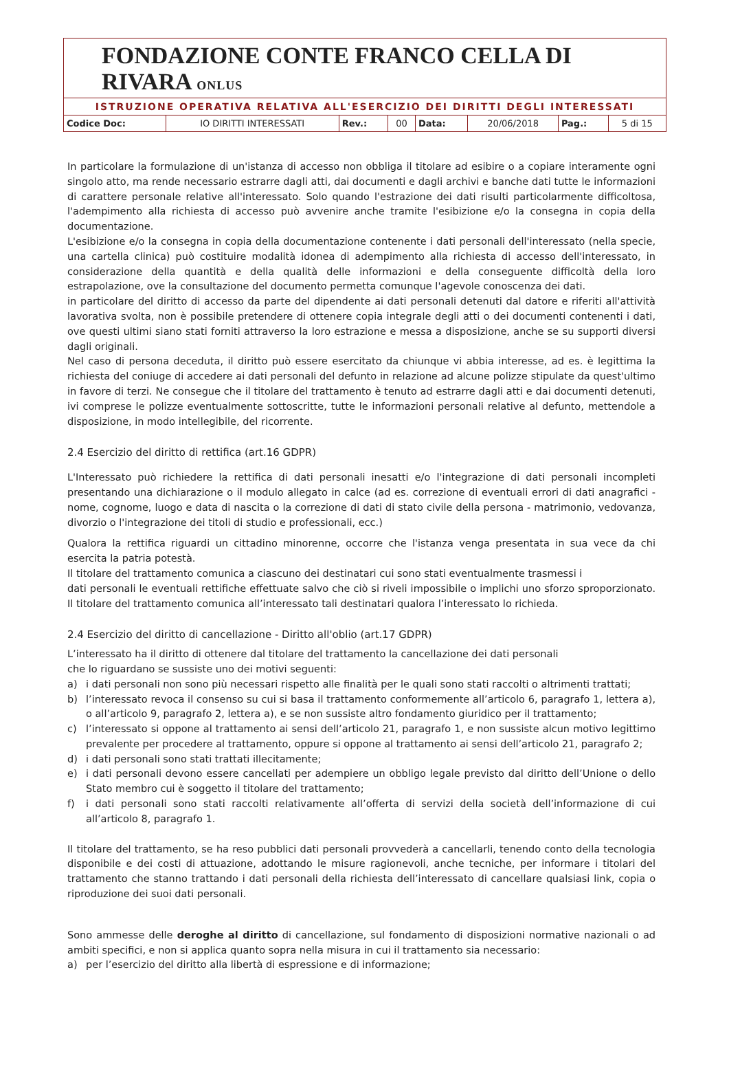FONDAZIONE CONTE FRANCO CELLA DI RIVARA ONLUS
ISTRUZIONE OPERATIVA RELATIVA ALL'ESERCIZIO DEI DIRITTI DEGLI INTERESSATI
| Codice Doc: | IO DIRITTI INTERESSATI | Rev.: | 00 | Data: | 20/06/2018 | Pag.: | 5 di 15 |
In particolare la formulazione di un'istanza di accesso non obbliga il titolare ad esibire o a copiare interamente ogni singolo atto, ma rende necessario estrarre dagli atti, dai documenti e dagli archivi e banche dati tutte le informazioni di carattere personale relative all'interessato. Solo quando l'estrazione dei dati risulti particolarmente difficoltosa, l'adempimento alla richiesta di accesso può avvenire anche tramite l'esibizione e/o la consegna in copia della documentazione.
L'esibizione e/o la consegna in copia della documentazione contenente i dati personali dell'interessato (nella specie, una cartella clinica) può costituire modalità idonea di adempimento alla richiesta di accesso dell'interessato, in considerazione della quantità e della qualità delle informazioni e della conseguente difficoltà della loro estrapolazione, ove la consultazione del documento permetta comunque l'agevole conoscenza dei dati.
in particolare del diritto di accesso da parte del dipendente ai dati personali detenuti dal datore e riferiti all'attività lavorativa svolta, non è possibile pretendere di ottenere copia integrale degli atti o dei documenti contenenti i dati, ove questi ultimi siano stati forniti attraverso la loro estrazione e messa a disposizione, anche se su supporti diversi dagli originali.
Nel caso di persona deceduta, il diritto può essere esercitato da chiunque vi abbia interesse, ad es. è legittima la richiesta del coniuge di accedere ai dati personali del defunto in relazione ad alcune polizze stipulate da quest'ultimo in favore di terzi. Ne consegue che il titolare del trattamento è tenuto ad estrarre dagli atti e dai documenti detenuti, ivi comprese le polizze eventualmente sottoscritte, tutte le informazioni personali relative al defunto, mettendole a disposizione, in modo intellegibile, del ricorrente.
2.4 Esercizio del diritto di rettifica (art.16 GDPR)
L'Interessato può richiedere la rettifica di dati personali inesatti e/o l'integrazione di dati personali incompleti presentando una dichiarazione o il modulo allegato in calce (ad es. correzione di eventuali errori di dati anagrafici - nome, cognome, luogo e data di nascita o la correzione di dati di stato civile della persona - matrimonio, vedovanza, divorzio o l'integrazione dei titoli di studio e professionali, ecc.)
Qualora la rettifica riguardi un cittadino minorenne, occorre che l'istanza venga presentata in sua vece da chi esercita la patria potestà.
Il titolare del trattamento comunica a ciascuno dei destinatari cui sono stati eventualmente trasmessi i
dati personali le eventuali rettifiche effettuate salvo che ciò si riveli impossibile o implichi uno sforzo sproporzionato. Il titolare del trattamento comunica all’interessato tali destinatari qualora l’interessato lo richieda.
2.4 Esercizio del diritto di cancellazione - Diritto all'oblio (art.17 GDPR)
L’interessato ha il diritto di ottenere dal titolare del trattamento la cancellazione dei dati personali
che lo riguardano se sussiste uno dei motivi seguenti:
a) i dati personali non sono più necessari rispetto alle finalità per le quali sono stati raccolti o altrimenti trattati;
b) l’interessato revoca il consenso su cui si basa il trattamento conformemente all’articolo 6, paragrafo 1, lettera a), o all’articolo 9, paragrafo 2, lettera a), e se non sussiste altro fondamento giuridico per il trattamento;
c) l’interessato si oppone al trattamento ai sensi dell’articolo 21, paragrafo 1, e non sussiste alcun motivo legittimo prevalente per procedere al trattamento, oppure si oppone al trattamento ai sensi dell’articolo 21, paragrafo 2;
d) i dati personali sono stati trattati illecitamente;
e) i dati personali devono essere cancellati per adempiere un obbligo legale previsto dal diritto dell’Unione o dello Stato membro cui è soggetto il titolare del trattamento;
f) i dati personali sono stati raccolti relativamente all’offerta di servizi della società dell’informazione di cui all’articolo 8, paragrafo 1.
Il titolare del trattamento, se ha reso pubblici dati personali provvederà a cancellarli, tenendo conto della tecnologia disponibile e dei costi di attuazione, adottando le misure ragionevoli, anche tecniche, per informare i titolari del trattamento che stanno trattando i dati personali della richiesta dell’interessato di cancellare qualsiasi link, copia o riproduzione dei suoi dati personali.
Sono ammesse delle deroghe al diritto di cancellazione, sul fondamento di disposizioni normative nazionali o ad ambiti specifici, e non si applica quanto sopra nella misura in cui il trattamento sia necessario:
a) per l’esercizio del diritto alla libertà di espressione e di informazione;